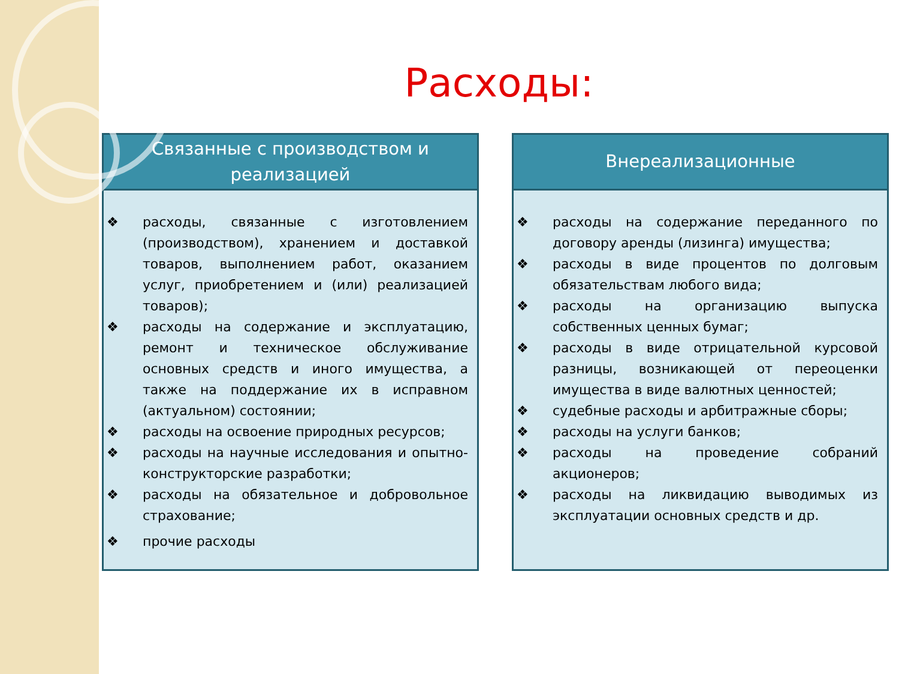Расходы:
Связанные с производством и
реализацией
❖ расходы, связанные с изготовлением (производством), хранением и доставкой товаров, выполнением работ, оказанием услуг, приобретением и (или) реализацией товаров);
❖ расходы на содержание и эксплуатацию, ремонт и техническое обслуживание основных средств и иного имущества, а также на поддержание их в исправном (актуальном) состоянии;
❖ расходы на освоение природных ресурсов;
❖ расходы на научные исследования и опытно-конструкторские разработки;
❖ расходы на обязательное и добровольное страхование;
❖ прочие расходы
Внереализационные
❖ расходы на содержание переданного по договору аренды (лизинга) имущества;
❖ расходы в виде процентов по долговым обязательствам любого вида;
❖ расходы на организацию выпуска собственных ценных бумаг;
❖ расходы в виде отрицательной курсовой разницы, возникающей от переоценки имущества в виде валютных ценностей;
❖ судебные расходы и арбитражные сборы;
❖ расходы на услуги банков;
❖ расходы на проведение собраний акционеров;
❖ расходы на ликвидацию выводимых из эксплуатации основных средств и др.